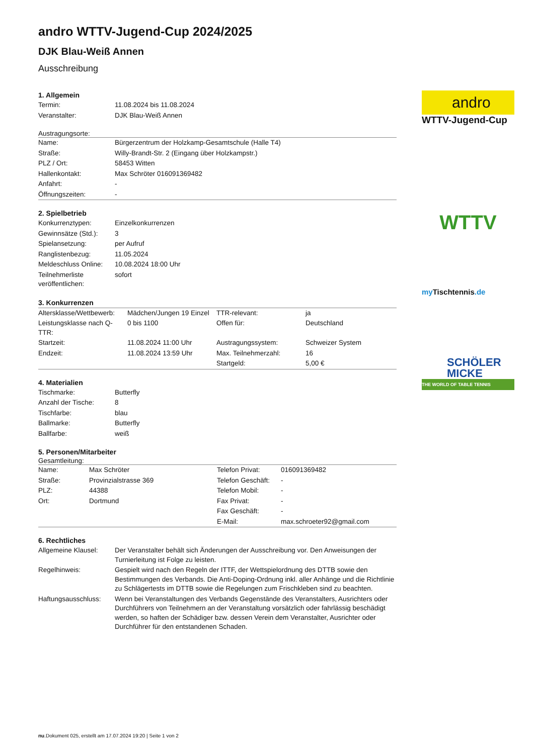andro WTTV-Jugend-Cup 2024/2025
DJK Blau-Weiß Annen
Ausschreibung
1. Allgemein
| Termin: | 11.08.2024 bis 11.08.2024 |
| Veranstalter: | DJK Blau-Weiß Annen |
Austragungsorte:
| Name: | Bürgerzentrum der Holzkamp-Gesamtschule (Halle T4) |
| Straße: | Willy-Brandt-Str. 2 (Eingang über Holzkampstr.) |
| PLZ / Ort: | 58453 Witten |
| Hallenkontakt: | Max Schröter 016091369482 |
| Anfahrt: | - |
| Öffnungszeiten: | - |
2. Spielbetrieb
| Konkurrenztypen: | Einzelkonkurrenzen |
| Gewinnsätze (Std.): | 3 |
| Spielansetzung: | per Aufruf |
| Ranglistenbezug: | 11.05.2024 |
| Meldeschluss Online: | 10.08.2024 18:00 Uhr |
| Teilnehmerliste veröffentlichen: | sofort |
3. Konkurrenzen
| Altersklasse/Wettbewerb: | Mädchen/Jungen 19 Einzel | TTR-relevant: | ja |
| Leistungsklasse nach Q-TTR: | 0 bis 1100 | Offen für: | Deutschland |
| Startzeit: | 11.08.2024 11:00 Uhr | Austragungssystem: | Schweizer System |
| Endzeit: | 11.08.2024 13:59 Uhr | Max. Teilnehmerzahl: | 16 |
| | | Startgeld: | 5,00 € |
4. Materialien
| Tischmarke: | Butterfly |
| Anzahl der Tische: | 8 |
| Tischfarbe: | blau |
| Ballmarke: | Butterfly |
| Ballfarbe: | weiß |
5. Personen/Mitarbeiter
Gesamtleitung:
| Name: | Max Schröter | Telefon Privat: | 016091369482 |
| Straße: | Provinzialstrasse 369 | Telefon Geschäft: | - |
| PLZ: | 44388 | Telefon Mobil: | - |
| Ort: | Dortmund | Fax Privat: | - |
| | | Fax Geschäft: | - |
| | | E-Mail: | max.schroeter92@gmail.com |
6. Rechtliches
| Allgemeine Klausel: | Der Veranstalter behält sich Änderungen der Ausschreibung vor. Den Anweisungen der Turnierleitung ist Folge zu leisten. |
| Regelhinweis: | Gespielt wird nach den Regeln der ITTF, der Wettspielordnung des DTTB sowie den Bestimmungen des Verbands. Die Anti-Doping-Ordnung inkl. aller Anhänge und die Richtlinie zu Schlägertests im DTTB sowie die Regelungen zum Frischkleben sind zu beachten. |
| Haftungsausschluss: | Wenn bei Veranstaltungen des Verbands Gegenstände des Veranstalters, Ausrichters oder Durchführers von Teilnehmern an der Veranstaltung vorsätzlich oder fahrlässig beschädigt werden, so haften der Schädiger bzw. dessen Verein dem Veranstalter, Ausrichter oder Durchführer für den entstandenen Schaden. |
andro
WTTV-Jugend-Cup
WTTV
my Tischtennis.de
SCHÖLER
MICKE
THE WORLD OF TABLE TENNIS
nu.Dokument 025, erstellt am 17.07.2024 19:20 | Seite 1 von 2